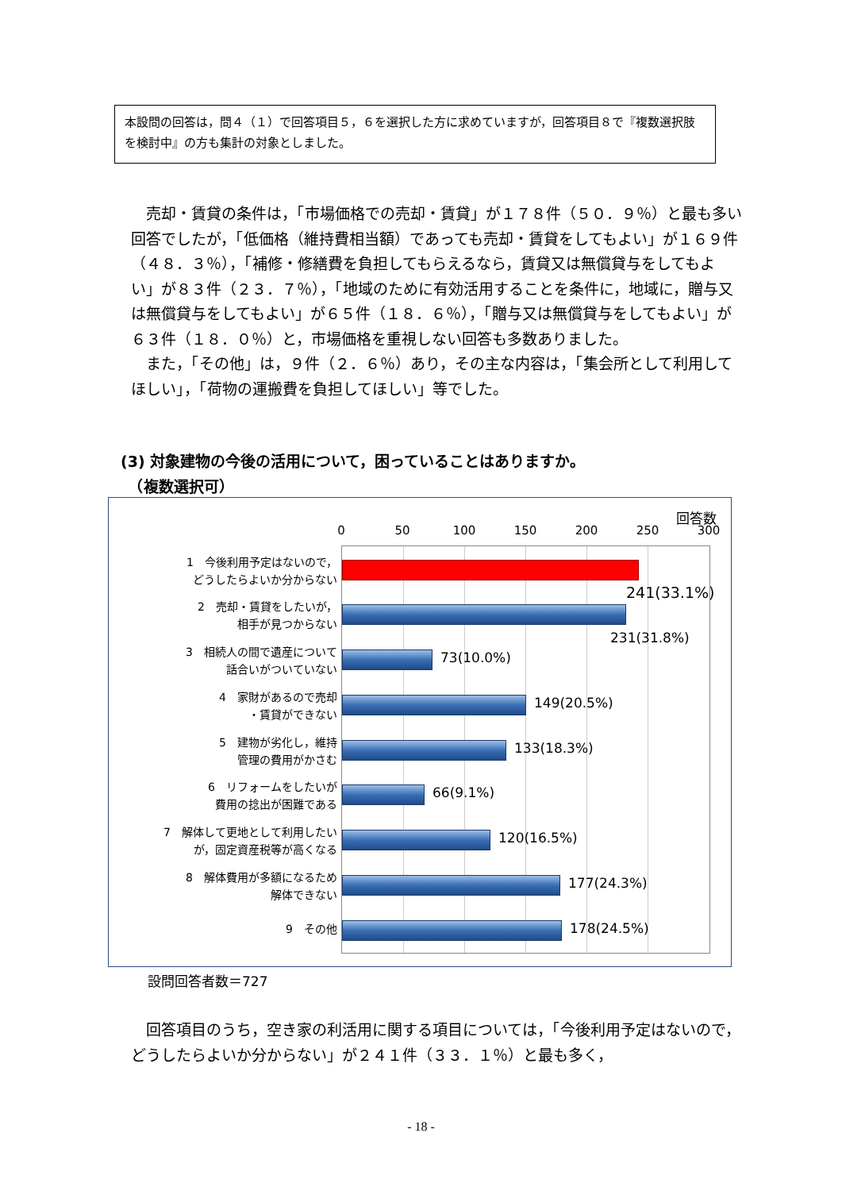本設問の回答は，問４（１）で回答項目５，６を選択した方に求めていますが，回答項目８で『複数選択肢を検討中』の方も集計の対象としました。
　売却・賃貸の条件は，「市場価格での売却・賃貸」が１７８件（５０．９％）と最も多い回答でしたが，「低価格（維持費相当額）であっても売却・賃貸をしてもよい」が１６９件（４８．３％），「補修・修繕費を負担してもらえるなら，賃貸又は無償貸与をしてもよい」が８３件（２３．７％），「地域のために有効活用することを条件に，地域に，贈与又は無償貸与をしてもよい」が６５件（１８．６％），「贈与又は無償貸与をしてもよい」が６３件（１８．０％）と，市場価格を重視しない回答も多数ありました。
　また，「その他」は，９件（２．６％）あり，その主な内容は，「集会所として利用してほしい」，「荷物の運搬費を負担してほしい」等でした。
(3) 対象建物の今後の活用について，困っていることはありますか。
　（複数選択可）
回答数
0 50 100 150 200 250 300
1　今後利用予定はないので，
どうしたらよいか分からない
241(33.1%)
2　売却・賃貸をしたいが，
相手が見つからない
231(31.8%)
3　相続人の間で遺産について
話合いがついていない
73(10.0%)
4　家財があるので売却
・賃貸ができない
149(20.5%)
5　建物が劣化し，維持
管理の費用がかさむ
133(18.3%)
6　リフォームをしたいが
費用の捻出が困難である
66(9.1%)
7　解体して更地として利用したい
が，固定資産税等が高くなる
120(16.5%)
8　解体費用が多額になるため
解体できない
177(24.3%)
9　その他 178(24.5%)
設問回答者数＝727
　回答項目のうち，空き家の利活用に関する項目については，「今後利用予定はないので，どうしたらよいか分からない」が２４１件（３３．１％）と最も多く，
- 18 -